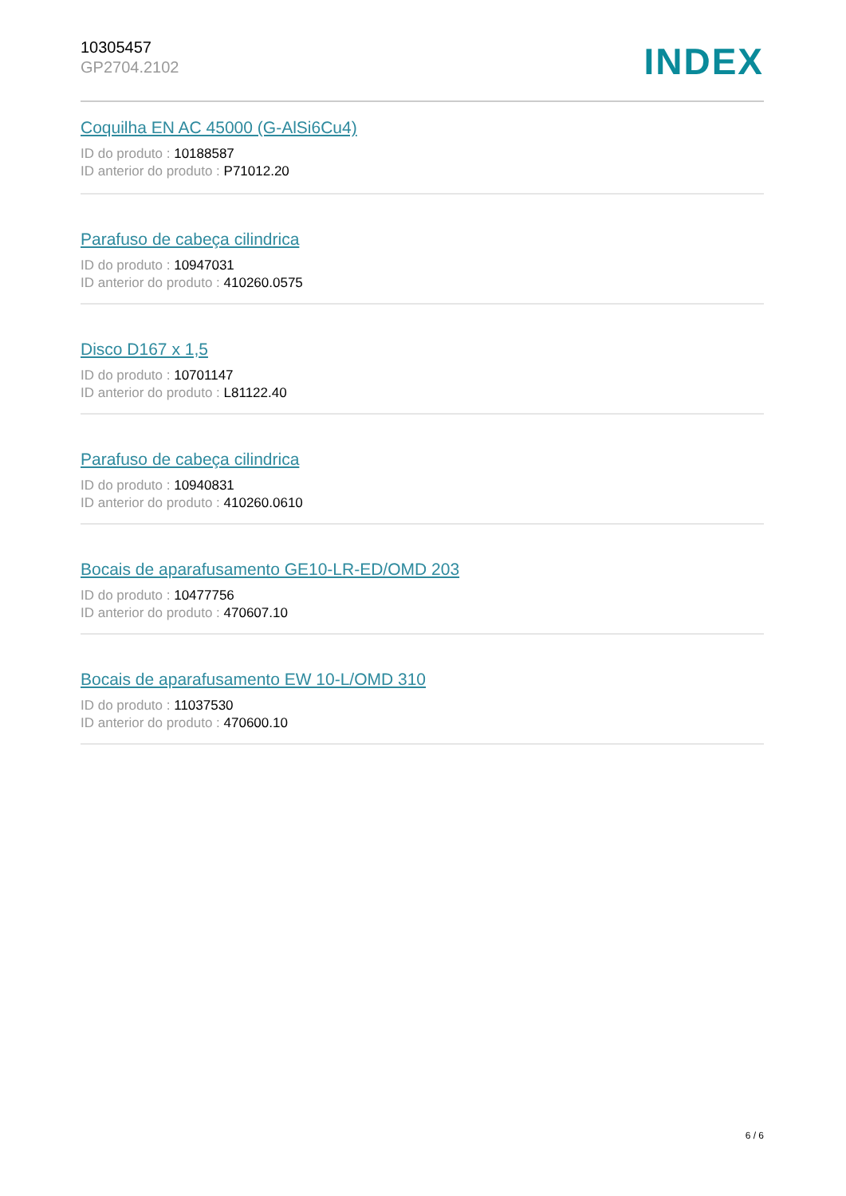10305457
GP2704.2102
INDEX
Coquilha EN AC 45000 (G-AlSi6Cu4)
ID do produto : 10188587
ID anterior do produto : P71012.20
Parafuso de cabeça cilindrica
ID do produto : 10947031
ID anterior do produto : 410260.0575
Disco D167 x 1,5
ID do produto : 10701147
ID anterior do produto : L81122.40
Parafuso de cabeça cilindrica
ID do produto : 10940831
ID anterior do produto : 410260.0610
Bocais de aparafusamento GE10-LR-ED/OMD 203
ID do produto : 10477756
ID anterior do produto : 470607.10
Bocais de aparafusamento EW 10-L/OMD 310
ID do produto : 11037530
ID anterior do produto : 470600.10
6 / 6